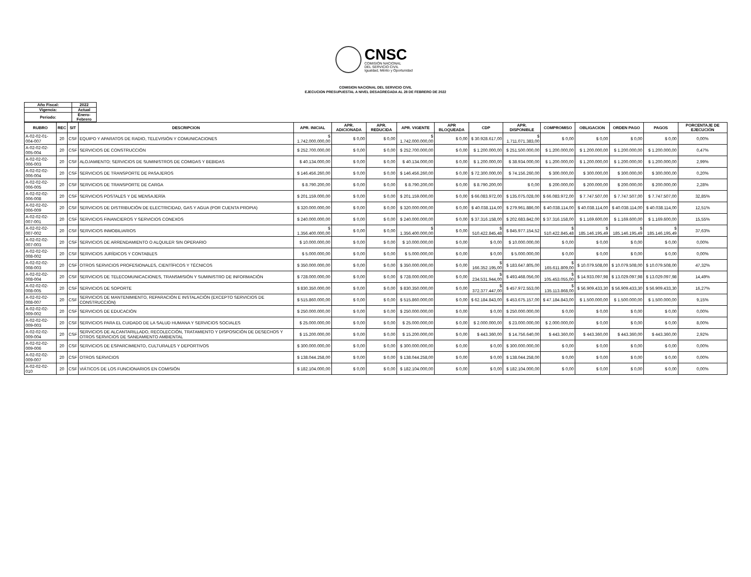CNSC
COMISIÓN NACIONAL
DEL SERVICIO CIVIL
Igualdad, Mérito y Oportunidad
COMISION NACIONAL DEL SERVICIO CIVIL
EJECUCION PRESUPUESTAL A NIVEL DESAGREGADA AL 28 DE FEBRERO DE 2022
| Año Fiscal: | 2022 |
| Vigencia: | Actual |
| Periodo: | Enero-Febrero |
| RUBRO | REC | SIT | DESCRIPCION | APR. INICIAL | APR. ADICIONADA | APR. REDUCIDA | APR. VIGENTE | APR BLOQUEADA | CDP | APR. DISPONIBLE | COMPROMISO | OBLIGACION | ORDEN PAGO | PAGOS | PORCENTAJE DE EJECUCIÓN |
| --- | --- | --- | --- | --- | --- | --- | --- | --- | --- | --- | --- | --- | --- | --- | --- |
| A-02-02-01-004-007 | 20 | CSF | EQUIPO Y APARATOS DE RADIO, TELEVISIÓN Y COMUNICACIONES | $ 1.742.000.000,00 | $ 0,00 | $ 0,00 | $ 1.742.000.000,00 | $ 0,00 | $ 30.928.617,00 | $ 1.711.071.383,00 | $ 0,00 | $ 0,00 | $ 0,00 | $ 0,00 | 0,00% |
| A-02-02-02-005-004 | 20 | CSF | SERVICIOS DE CONSTRUCCIÓN | $ 252.700.000,00 | $ 0,00 | $ 0,00 | $ 252.700.000,00 | $ 0,00 | $ 1.200.000,00 | $ 251.500.000,00 | $ 1.200.000,00 | $ 1.200.000,00 | $ 1.200.000,00 | $ 1.200.000,00 | 0,47% |
| A-02-02-02-006-003 | 20 | CSF | ALOJAMIENTO; SERVICIOS DE SUMINISTROS DE COMIDAS Y BEBIDAS | $ 40.134.000,00 | $ 0,00 | $ 0,00 | $ 40.134.000,00 | $ 0,00 | $ 1.200.000,00 | $ 38.934.000,00 | $ 1.200.000,00 | $ 1.200.000,00 | $ 1.200.000,00 | $ 1.200.000,00 | 2,99% |
| A-02-02-02-006-004 | 20 | CSF | SERVICIOS DE TRANSPORTE DE PASAJEROS | $ 146.456.260,00 | $ 0,00 | $ 0,00 | $ 146.456.260,00 | $ 0,00 | $ 72.300.000,00 | $ 74.156.260,00 | $ 300.000,00 | $ 300.000,00 | $ 300.000,00 | $ 300.000,00 | 0,20% |
| A-02-02-02-006-005 | 20 | CSF | SERVICIOS DE TRANSPORTE DE CARGA | $ 8.790.200,00 | $ 0,00 | $ 0,00 | $ 8.790.200,00 | $ 0,00 | $ 8.790.200,00 | $ 0,00 | $ 200.000,00 | $ 200.000,00 | $ 200.000,00 | $ 200.000,00 | 2,28% |
| A-02-02-02-006-008 | 20 | CSF | SERVICIOS POSTALES Y DE MENSAJERÍA | $ 201.159.000,00 | $ 0,00 | $ 0,00 | $ 201.159.000,00 | $ 0,00 | $ 66.083.972,00 | $ 135.075.028,00 | $ 66.083.972,00 | $ 7.747.507,00 | $ 7.747.507,00 | $ 7.747.507,00 | 32,85% |
| A-02-02-02-006-009 | 20 | CSF | SERVICIOS DE DISTRIBUCIÓN DE ELECTRICIDAD, GAS Y AGUA (POR CUENTA PROPIA) | $ 320.000.000,00 | $ 0,00 | $ 0,00 | $ 320.000.000,00 | $ 0,00 | $ 40.038.114,00 | $ 279.961.886,00 | $ 40.038.114,00 | $ 40.038.114,00 | $ 40.038.114,00 | $ 40.038.114,00 | 12,51% |
| A-02-02-02-007-001 | 20 | CSF | SERVICIOS FINANCIEROS Y SERVICIOS CONEXOS | $ 240.000.000,00 | $ 0,00 | $ 0,00 | $ 240.000.000,00 | $ 0,00 | $ 37.316.158,00 | $ 202.683.842,00 | $ 37.316.158,00 | $ 1.169.600,00 | $ 1.169.600,00 | $ 1.169.600,00 | 15,55% |
| A-02-02-02-007-002 | 20 | CSF | SERVICIOS INMOBILIARIOS | $ 1.356.400.000,00 | $ 0,00 | $ 0,00 | $ 1.356.400.000,00 | $ 0,00 | $ 510.422.845,48 | $ 845.977.154,52 | $ 510.422.845,48 | $ 185.146.195,49 | $ 185.146.195,49 | $ 185.146.195,49 | 37,63% |
| A-02-02-02-007-003 | 20 | CSF | SERVICIOS DE ARRENDAMIENTO O ALQUILER SIN OPERARIO | $ 10.000.000,00 | $ 0,00 | $ 0,00 | $ 10.000.000,00 | $ 0,00 | $ 0,00 | $ 10.000.000,00 | $ 0,00 | $ 0,00 | $ 0,00 | $ 0,00 | 0,00% |
| A-02-02-02-008-002 | 20 | CSF | SERVICIOS JURÍDICOS Y CONTABLES | $ 5.000.000,00 | $ 0,00 | $ 0,00 | $ 5.000.000,00 | $ 0,00 | $ 0,00 | $ 5.000.000,00 | $ 0,00 | $ 0,00 | $ 0,00 | $ 0,00 | 0,00% |
| A-02-02-02-008-003 | 20 | CSF | OTROS SERVICIOS PROFESIONALES, CIENTÍFICOS Y TÉCNICOS | $ 350.000.000,00 | $ 0,00 | $ 0,00 | $ 350.000.000,00 | $ 0,00 | $ 166.352.195,00 | $ 183.647.805,00 | $ 165.611.809,00 | $ 10.079.508,00 | $ 10.079.508,00 | $ 10.079.508,00 | 47,32% |
| A-02-02-02-008-004 | 20 | CSF | SERVICIOS DE TELECOMUNICACIONES, TRANSMISIÓN Y SUMINISTRO DE INFORMACIÓN | $ 728.000.000,00 | $ 0,00 | $ 0,00 | $ 728.000.000,00 | $ 0,00 | $ 234.531.944,00 | $ 493.468.056,00 | $ 105.453.055,00 | $ 14.933.097,98 | $ 13.029.097,98 | $ 13.029.097,98 | 14,49% |
| A-02-02-02-008-005 | 20 | CSF | SERVICIOS DE SOPORTE | $ 830.350.000,00 | $ 0,00 | $ 0,00 | $ 830.350.000,00 | $ 0,00 | $ 372.377.447,00 | $ 457.972.553,00 | $ 135.113.868,00 | $ 56.909.433,30 | $ 56.909.433,30 | $ 56.909.433,30 | 16,27% |
| A-02-02-02-008-007 | 20 | CSF | SERVICIOS DE MANTENIMIENTO, REPARACIÓN E INSTALACIÓN (EXCEPTO SERVICIOS DE CONSTRUCCIÓN) | $ 515.860.000,00 | $ 0,00 | $ 0,00 | $ 515.860.000,00 | $ 0,00 | $ 62.184.843,00 | $ 453.675.157,00 | $ 47.184.843,00 | $ 1.500.000,00 | $ 1.500.000,00 | $ 1.500.000,00 | 9,15% |
| A-02-02-02-009-002 | 20 | CSF | SERVICIOS DE EDUCACIÓN | $ 250.000.000,00 | $ 0,00 | $ 0,00 | $ 250.000.000,00 | $ 0,00 | $ 0,00 | $ 250.000.000,00 | $ 0,00 | $ 0,00 | $ 0,00 | $ 0,00 | 0,00% |
| A-02-02-02-009-003 | 20 | CSF | SERVICIOS PARA EL CUIDADO DE LA SALUD HUMANA Y SERVICIOS SOCIALES | $ 25.000.000,00 | $ 0,00 | $ 0,00 | $ 25.000.000,00 | $ 0,00 | $ 2.000.000,00 | $ 23.000.000,00 | $ 2.000.000,00 | $ 0,00 | $ 0,00 | $ 0,00 | 8,00% |
| A-02-02-02-009-004 | 20 | CSF | SERVICIOS DE ALCANTARILLADO, RECOLECCIÓN, TRATAMIENTO Y DISPOSICIÓN DE DESECHOS Y OTROS SERVICIOS DE SANEAMIENTO AMBIENTAL | $ 15.200.000,00 | $ 0,00 | $ 0,00 | $ 15.200.000,00 | $ 0,00 | $ 443.360,00 | $ 14.756.640,00 | $ 443.360,00 | $ 443.360,00 | $ 443.360,00 | $ 443.360,00 | 2,92% |
| A-02-02-02-009-006 | 20 | CSF | SERVICIOS DE ESPARCIMIENTO, CULTURALES Y DEPORTIVOS | $ 300.000.000,00 | $ 0,00 | $ 0,00 | $ 300.000.000,00 | $ 0,00 | $ 0,00 | $ 300.000.000,00 | $ 0,00 | $ 0,00 | $ 0,00 | $ 0,00 | 0,00% |
| A-02-02-02-009-007 | 20 | CSF | OTROS SERVICIOS | $ 138.044.258,00 | $ 0,00 | $ 0,00 | $ 138.044.258,00 | $ 0,00 | $ 0,00 | $ 138.044.258,00 | $ 0,00 | $ 0,00 | $ 0,00 | $ 0,00 | 0,00% |
| A-02-02-02-010 | 20 | CSF | VIÁTICOS DE LOS FUNCIONARIOS EN COMISIÓN | $ 182.104.000,00 | $ 0,00 | $ 0,00 | $ 182.104.000,00 | $ 0,00 | $ 0,00 | $ 182.104.000,00 | $ 0,00 | $ 0,00 | $ 0,00 | $ 0,00 | 0,00% |